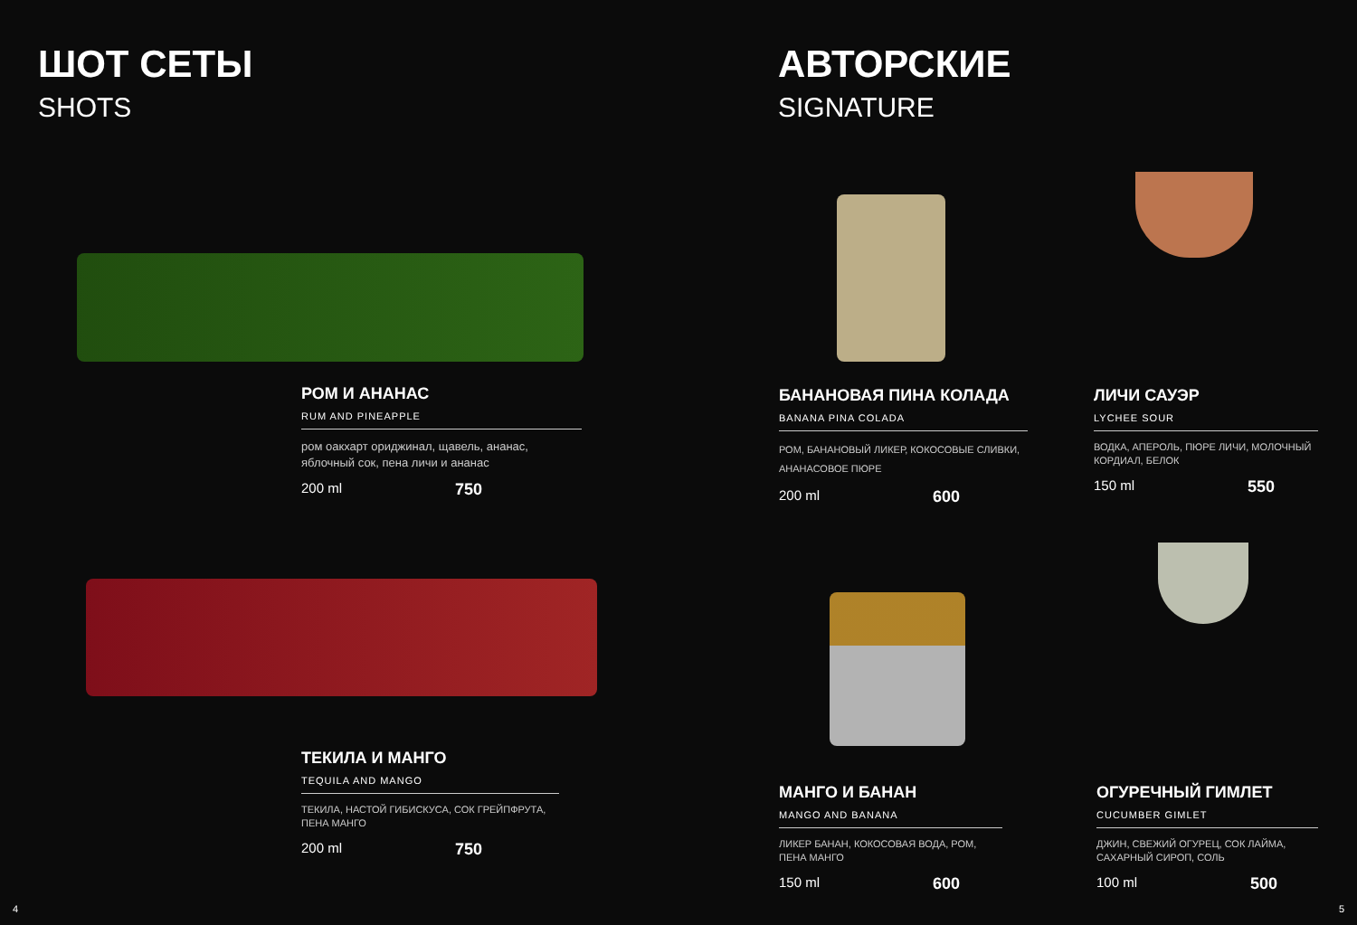ШОТ СЕТЫ
SHOTS
РОМ И АНАНАС
RUM AND PINEAPPLE
ром оакхарт ориджинал, щавель, ананас, яблочный сок, пена личи и ананас
200 ml 750
ТЕКИЛА И МАНГО
TEQUILA AND MANGO
ТЕКИЛА, НАСТОЙ ГИБИСКУСА, СОК ГРЕЙПФРУТА, ПЕНА МАНГО
200 ml 750
4
АВТОРСКИЕ
SIGNATURE
БАНАНОВАЯ ПИНА КОЛАДА
BANANA PINA COLADA
РОМ, БАНАНОВЫЙ ЛИКЕР, КОКОСОВЫЕ СЛИВКИ, АНАНАСОВОЕ ПЮРЕ
200 ml 600
ЛИЧИ САУЭР
LYCHEE SOUR
ВОДКА, АПЕРОЛЬ, ПЮРЕ ЛИЧИ, МОЛОЧНЫЙ КОРДИАЛ, БЕЛОК
150 ml 550
МАНГО И БАНАН
MANGO AND BANANA
ЛИКЕР БАНАН, КОКОСОВАЯ ВОДА, РОМ, ПЕНА МАНГО
150 ml 600
ОГУРЕЧНЫЙ ГИМЛЕТ
CUCUMBER GIMLET
ДЖИН, СВЕЖИЙ ОГУРЕЦ, СОК ЛАЙМА, САХАРНЫЙ СИРОП, СОЛЬ
100 ml 500
5